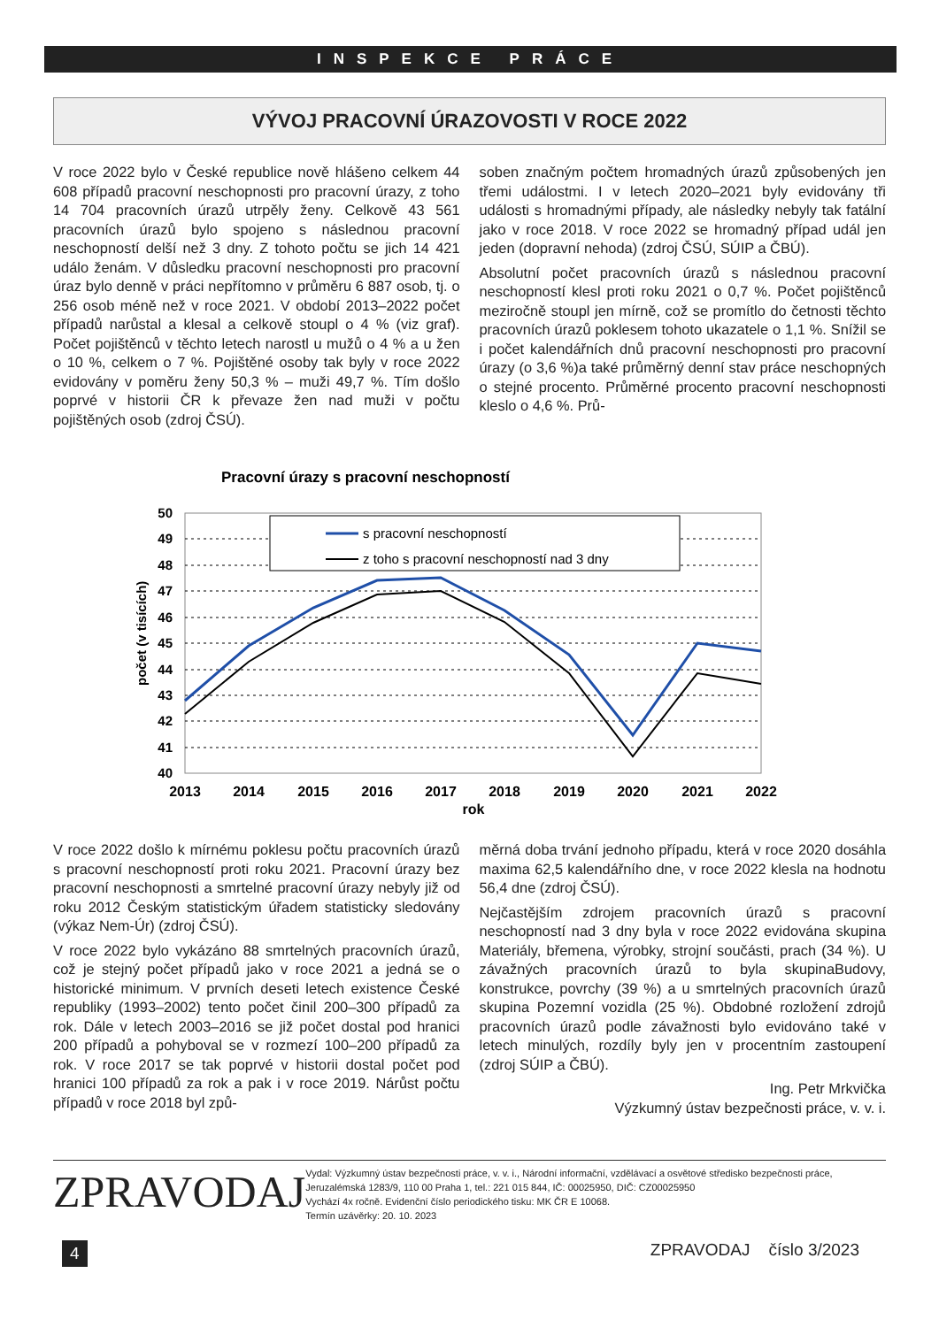INSPEKCE PRÁCE
VÝVOJ PRACOVNÍ ÚRAZOVOSTI V ROCE 2022
V roce 2022 bylo v České republice nově hlášeno celkem 44 608 případů pracovní neschopnosti pro pracovní úrazy, z toho 14 704 pracovních úrazů utrpěly ženy. Celkově 43 561 pracovních úrazů bylo spojeno s následnou pracovní neschopností delší než 3 dny. Z tohoto počtu se jich 14 421 událo ženám. V důsledku pracovní neschopnosti pro pracovní úraz bylo denně v práci nepřítomno v průměru 6 887 osob, tj. o 256 osob méně než v roce 2021. V období 2013–2022 počet případů narůstal a klesal a celkově stoupl o 4 % (viz graf). Počet pojištěnců v těchto letech narostl u mužů o 4 % a u žen o 10 %, celkem o 7 %. Pojištěné osoby tak byly v roce 2022 evidovány v poměru ženy 50,3 % – muži 49,7 %. Tím došlo poprvé v historii ČR k převaze žen nad muži v počtu pojištěných osob (zdroj ČSÚ).
soben značným počtem hromadných úrazů způsobených jen třemi událostmi. I v letech 2020–2021 byly evidovány tři události s hromadnými případy, ale následky nebyly tak fatální jako v roce 2018. V roce 2022 se hromadný případ udál jen jeden (dopravní nehoda) (zdroj ČSÚ, SÚIP a ČBÚ).
Absolutní počet pracovních úrazů s následnou pracovní neschopností klesl proti roku 2021 o 0,7 %. Počet pojištěnců meziročně stoupl jen mírně, což se promítlo do četnosti těchto pracovních úrazů poklesem tohoto ukazatele o 1,1 %. Snížil se i počet kalendářních dnů pracovní neschopnosti pro pracovní úrazy (o 3,6 %)a také průměrný denní stav práce neschopných o stejné procento. Průměrné procento pracovní neschopnosti kleslo o 4,6 %. Prů-
Pracovní úrazy s pracovní neschopností
50
49
48
47
46
45
44
43
42
41
40
počet (v tisících)
s pracovní neschopností
z toho s pracovní neschopností nad 3 dny
2013
2014
2015
2016
2017
2018
2019
2020
2021
2022
rok
V roce 2022 došlo k mírnému poklesu počtu pracovních úrazů s pracovní neschopností proti roku 2021. Pracovní úrazy bez pracovní neschopnosti a smrtelné pracovní úrazy nebyly již od roku 2012 Českým statistickým úřadem statisticky sledovány (výkaz Nem-Úr) (zdroj ČSÚ).
V roce 2022 bylo vykázáno 88 smrtelných pracovních úrazů, což je stejný počet případů jako v roce 2021 a jedná se o historické minimum. V prvních deseti letech existence České republiky (1993–2002) tento počet činil 200–300 případů za rok. Dále v letech 2003–2016 se již počet dostal pod hranici 200 případů a pohyboval se v rozmezí 100–200 případů za rok. V roce 2017 se tak poprvé v historii dostal počet pod hranici 100 případů za rok a pak i v roce 2019. Nárůst počtu případů v roce 2018 byl způ-
měrná doba trvání jednoho případu, která v roce 2020 dosáhla maxima 62,5 kalendářního dne, v roce 2022 klesla na hodnotu 56,4 dne (zdroj ČSÚ).
Nejčastějším zdrojem pracovních úrazů s pracovní neschopností nad 3 dny byla v roce 2022 evidována skupina Materiály, břemena, výrobky, strojní součásti, prach (34 %). U závažných pracovních úrazů to byla skupinaBudovy, konstrukce, povrchy (39 %) a u smrtelných pracovních úrazů skupina Pozemní vozidla (25 %). Obdobné rozložení zdrojů pracovních úrazů podle závažnosti bylo evidováno také v letech minulých, rozdíly byly jen v procentním zastoupení (zdroj SÚIP a ČBÚ).
Ing. Petr Mrkvička
Výzkumný ústav bezpečnosti práce, v. v. i.
ZPRAVODAJ
Vydal: Výzkumný ústav bezpečnosti práce, v. v. i., Národní informační, vzdělávací a osvětové středisko bezpečnosti práce, Jeruzalémská 1283/9, 110 00 Praha 1, tel.: 221 015 844, IČ: 00025950, DIČ: CZ00025950
Vychází 4x ročně. Evidenční číslo periodického tisku: MK ČR E 10068.
Termín uzávěrky: 20. 10. 2023
4 ZPRAVODAJ číslo 3/2023